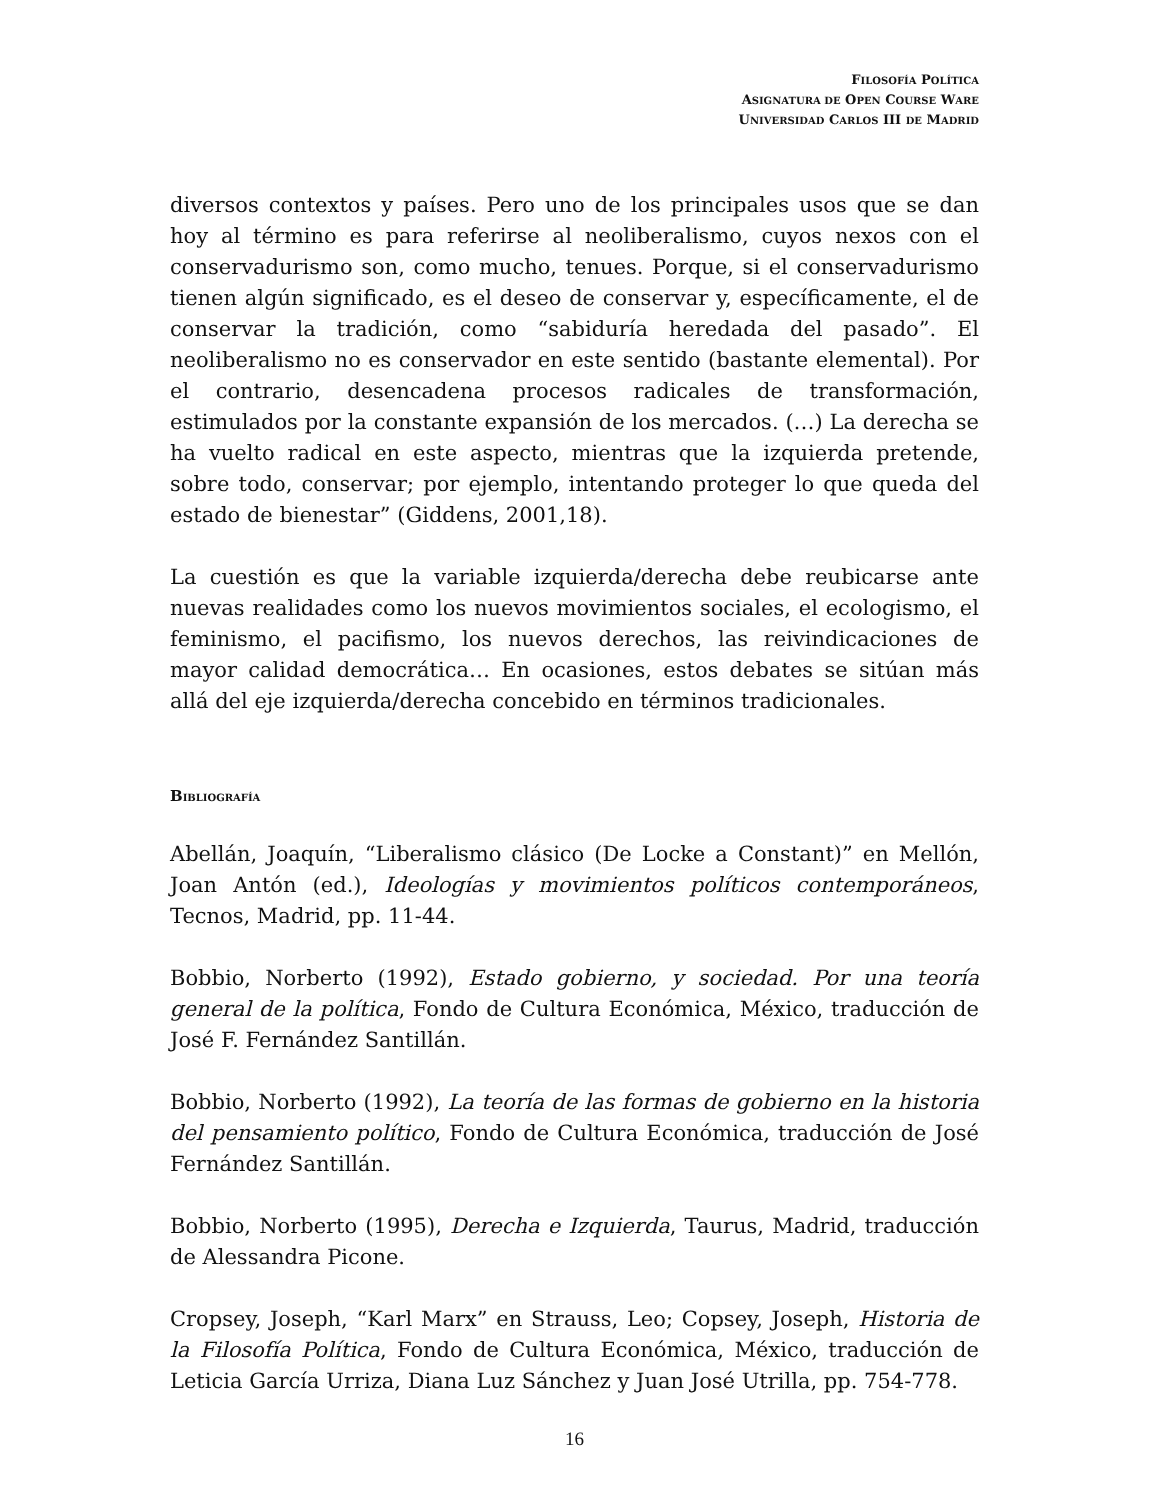FILOSOFÍA POLÍTICA
ASIGNATURA DE OPEN COURSE WARE
UNIVERSIDAD CARLOS III DE MADRID
diversos contextos y países. Pero uno de los principales usos que se dan hoy al término es para referirse al neoliberalismo, cuyos nexos con el conservadurismo son, como mucho, tenues. Porque, si el conservadurismo tienen algún significado, es el deseo de conservar y, específicamente, el de conservar la tradición, como “sabiduría heredada del pasado”. El neoliberalismo no es conservador en este sentido (bastante elemental). Por el contrario, desencadena procesos radicales de transformación, estimulados por la constante expansión de los mercados. (…) La derecha se ha vuelto radical en este aspecto, mientras que la izquierda pretende, sobre todo, conservar; por ejemplo, intentando proteger lo que queda del estado de bienestar” (Giddens, 2001,18).
La cuestión es que la variable izquierda/derecha debe reubicarse ante nuevas realidades como los nuevos movimientos sociales, el ecologismo, el feminismo, el pacifismo, los nuevos derechos, las reivindicaciones de mayor calidad democrática… En ocasiones, estos debates se sitúan más allá del eje izquierda/derecha concebido en términos tradicionales.
BIBLIOGRAFÍA
Abellán, Joaquín, “Liberalismo clásico (De Locke a Constant)” en Mellón, Joan Antón (ed.), Ideologías y movimientos políticos contemporáneos, Tecnos, Madrid, pp. 11-44.
Bobbio, Norberto (1992), Estado gobierno, y sociedad. Por una teoría general de la política, Fondo de Cultura Económica, México, traducción de José F. Fernández Santillán.
Bobbio, Norberto (1992), La teoría de las formas de gobierno en la historia del pensamiento político, Fondo de Cultura Económica, traducción de José Fernández Santillán.
Bobbio, Norberto (1995), Derecha e Izquierda, Taurus, Madrid, traducción de Alessandra Picone.
Cropsey, Joseph, “Karl Marx” en Strauss, Leo; Copsey, Joseph, Historia de la Filosofía Política, Fondo de Cultura Económica, México, traducción de Leticia García Urriza, Diana Luz Sánchez y Juan José Utrilla, pp. 754-778.
16